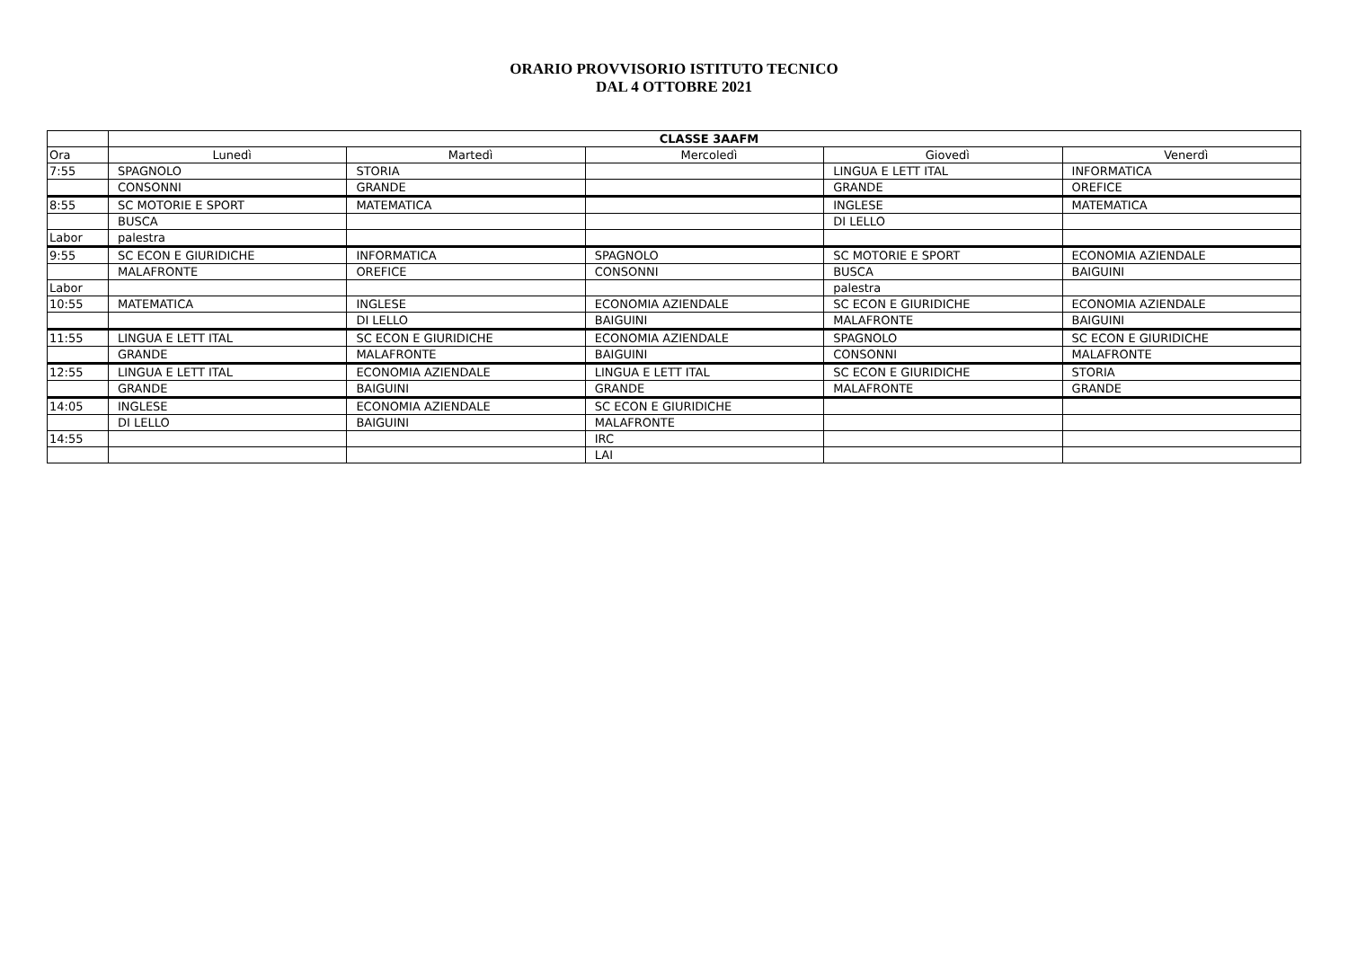ORARIO PROVVISORIO ISTITUTO TECNICO
DAL 4 OTTOBRE 2021
| | CLASSE 3AAFM | | | | |
| --- | --- | --- | --- | --- | --- |
| Ora | Lunedì | Martedì | Mercoledì | Giovedì | Venerdì |
| 7:55 | SPAGNOLO | STORIA | | LINGUA E LETT ITAL | INFORMATICA |
| | CONSONNI | GRANDE | | GRANDE | OREFICE |
| 8:55 | SC MOTORIE E SPORT | MATEMATICA | | INGLESE | MATEMATICA |
| | BUSCA | | | DI LELLO | |
| Labor | palestra | | | | |
| 9:55 | SC ECON E GIURIDICHE | INFORMATICA | SPAGNOLO | SC MOTORIE E SPORT | ECONOMIA AZIENDALE |
| | MALAFRONTE | OREFICE | CONSONNI | BUSCA | BAIGUINI |
| Labor | | | | palestra | |
| 10:55 | MATEMATICA | INGLESE | ECONOMIA AZIENDALE | SC ECON E GIURIDICHE | ECONOMIA AZIENDALE |
| | | DI LELLO | BAIGUINI | MALAFRONTE | BAIGUINI |
| 11:55 | LINGUA E LETT ITAL | SC ECON E GIURIDICHE | ECONOMIA AZIENDALE | SPAGNOLO | SC ECON E GIURIDICHE |
| | GRANDE | MALAFRONTE | BAIGUINI | CONSONNI | MALAFRONTE |
| 12:55 | LINGUA E LETT ITAL | ECONOMIA AZIENDALE | LINGUA E LETT ITAL | SC ECON E GIURIDICHE | STORIA |
| | GRANDE | BAIGUINI | GRANDE | MALAFRONTE | GRANDE |
| 14:05 | INGLESE | ECONOMIA AZIENDALE | SC ECON E GIURIDICHE | | |
| | DI LELLO | BAIGUINI | MALAFRONTE | | |
| 14:55 | | | IRC | | |
| | | | LAI | | |